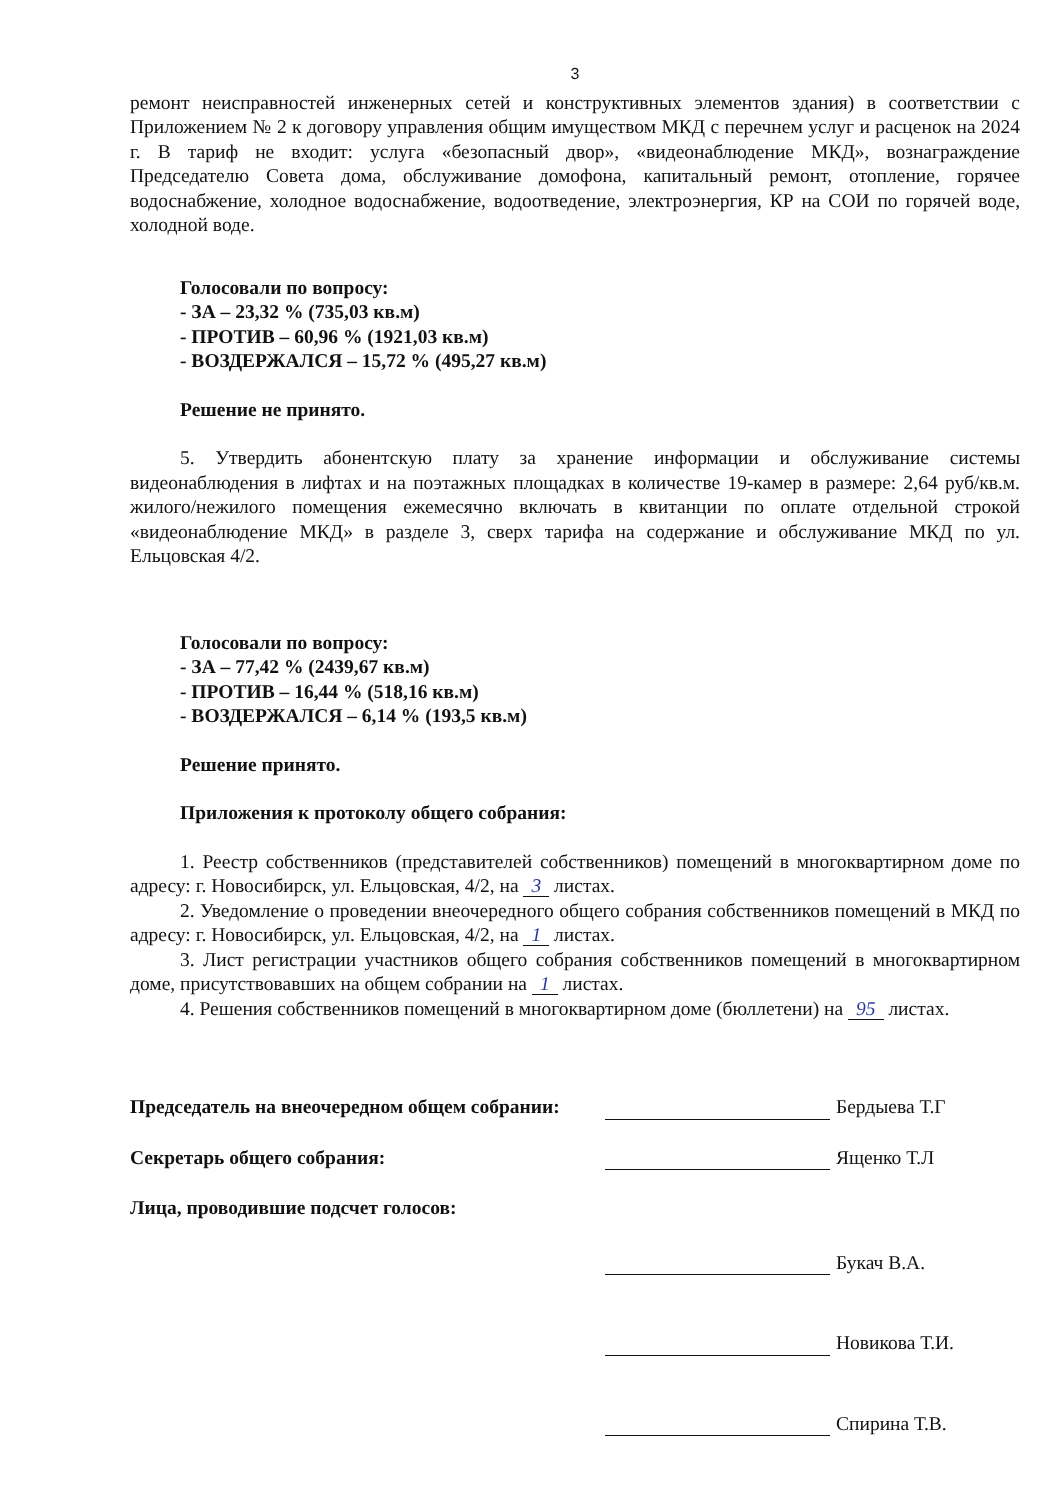3
ремонт неисправностей инженерных сетей и конструктивных элементов здания) в соответствии с Приложением № 2 к договору управления общим имуществом МКД с перечнем услуг и расценок на 2024 г. В тариф не входит: услуга «безопасный двор», «видеонаблюдение МКД», вознаграждение Председателю Совета дома, обслуживание домофона, капитальный ремонт, отопление, горячее водоснабжение, холодное водоснабжение, водоотведение, электроэнергия, КР на СОИ по горячей воде, холодной воде.
Голосовали по вопросу:
- ЗА – 23,32 % (735,03 кв.м)
- ПРОТИВ – 60,96 % (1921,03 кв.м)
- ВОЗДЕРЖАЛСЯ – 15,72 % (495,27 кв.м)
Решение не принято.
5. Утвердить абонентскую плату за хранение информации и обслуживание системы видеонаблюдения в лифтах и на поэтажных площадках в количестве 19-камер в размере: 2,64 руб/кв.м. жилого/нежилого помещения ежемесячно включать в квитанции по оплате отдельной строкой «видеонаблюдение МКД» в разделе 3, сверх тарифа на содержание и обслуживание МКД по ул. Ельцовская 4/2.
Голосовали по вопросу:
- ЗА – 77,42 % (2439,67 кв.м)
- ПРОТИВ – 16,44 % (518,16 кв.м)
- ВОЗДЕРЖАЛСЯ – 6,14 % (193,5 кв.м)
Решение принято.
Приложения к протоколу общего собрания:
1. Реестр собственников (представителей собственников) помещений в многоквартирном доме по адресу: г. Новосибирск, ул. Ельцовская, 4/2, на 3 листах.
2. Уведомление о проведении внеочередного общего собрания собственников помещений в МКД по адресу: г. Новосибирск, ул. Ельцовская, 4/2, на 1 листах.
3. Лист регистрации участников общего собрания собственников помещений в многоквартирном доме, присутствовавших на общем собрании на 1 листах.
4. Решения собственников помещений в многоквартирном доме (бюллетени) на 95 листах.
Председатель на внеочередном общем собрании: Бердыева Т.Г
Секретарь общего собрания: Ященко Т.Л
Лица, проводившие подсчет голосов:
Букач В.А.
Новикова Т.И.
Спирина Т.В.